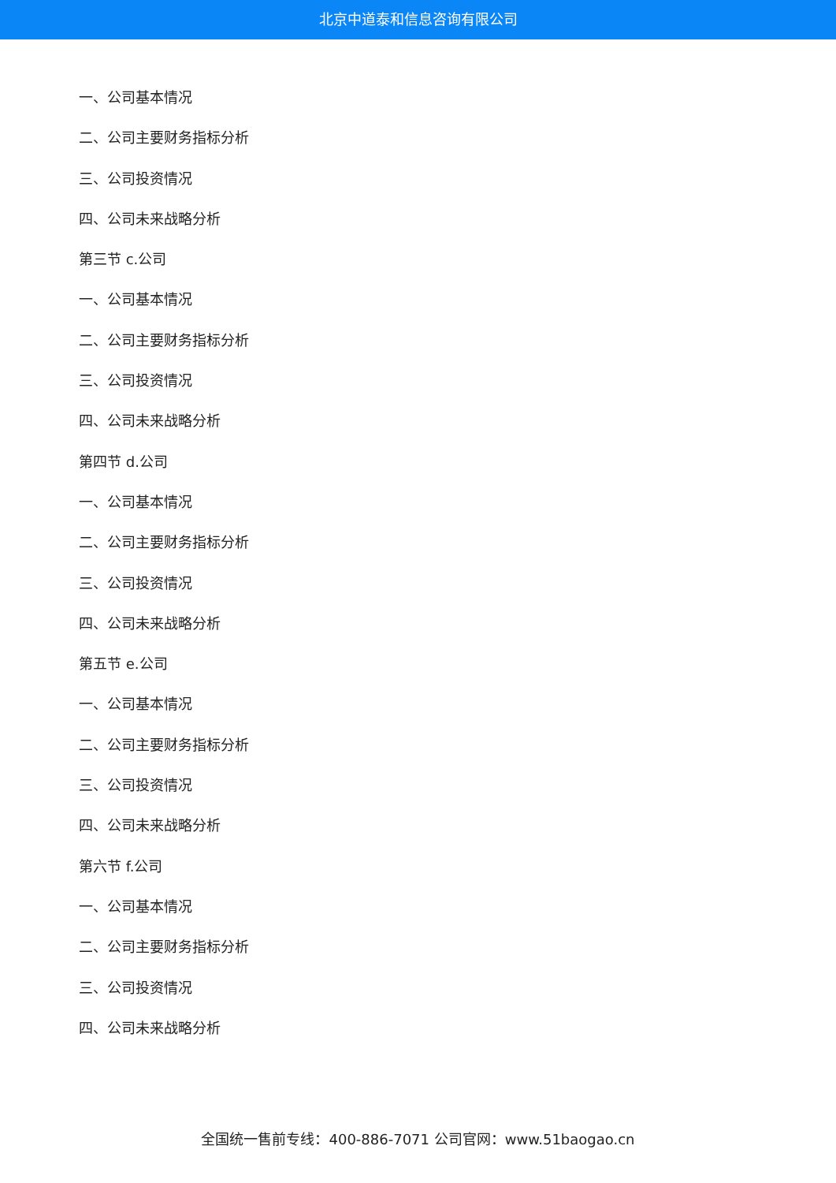北京中道泰和信息咨询有限公司
一、公司基本情况
二、公司主要财务指标分析
三、公司投资情况
四、公司未来战略分析
第三节 c.公司
一、公司基本情况
二、公司主要财务指标分析
三、公司投资情况
四、公司未来战略分析
第四节 d.公司
一、公司基本情况
二、公司主要财务指标分析
三、公司投资情况
四、公司未来战略分析
第五节 e.公司
一、公司基本情况
二、公司主要财务指标分析
三、公司投资情况
四、公司未来战略分析
第六节 f.公司
一、公司基本情况
二、公司主要财务指标分析
三、公司投资情况
四、公司未来战略分析
全国统一售前专线：400-886-7071 公司官网：www.51baogao.cn